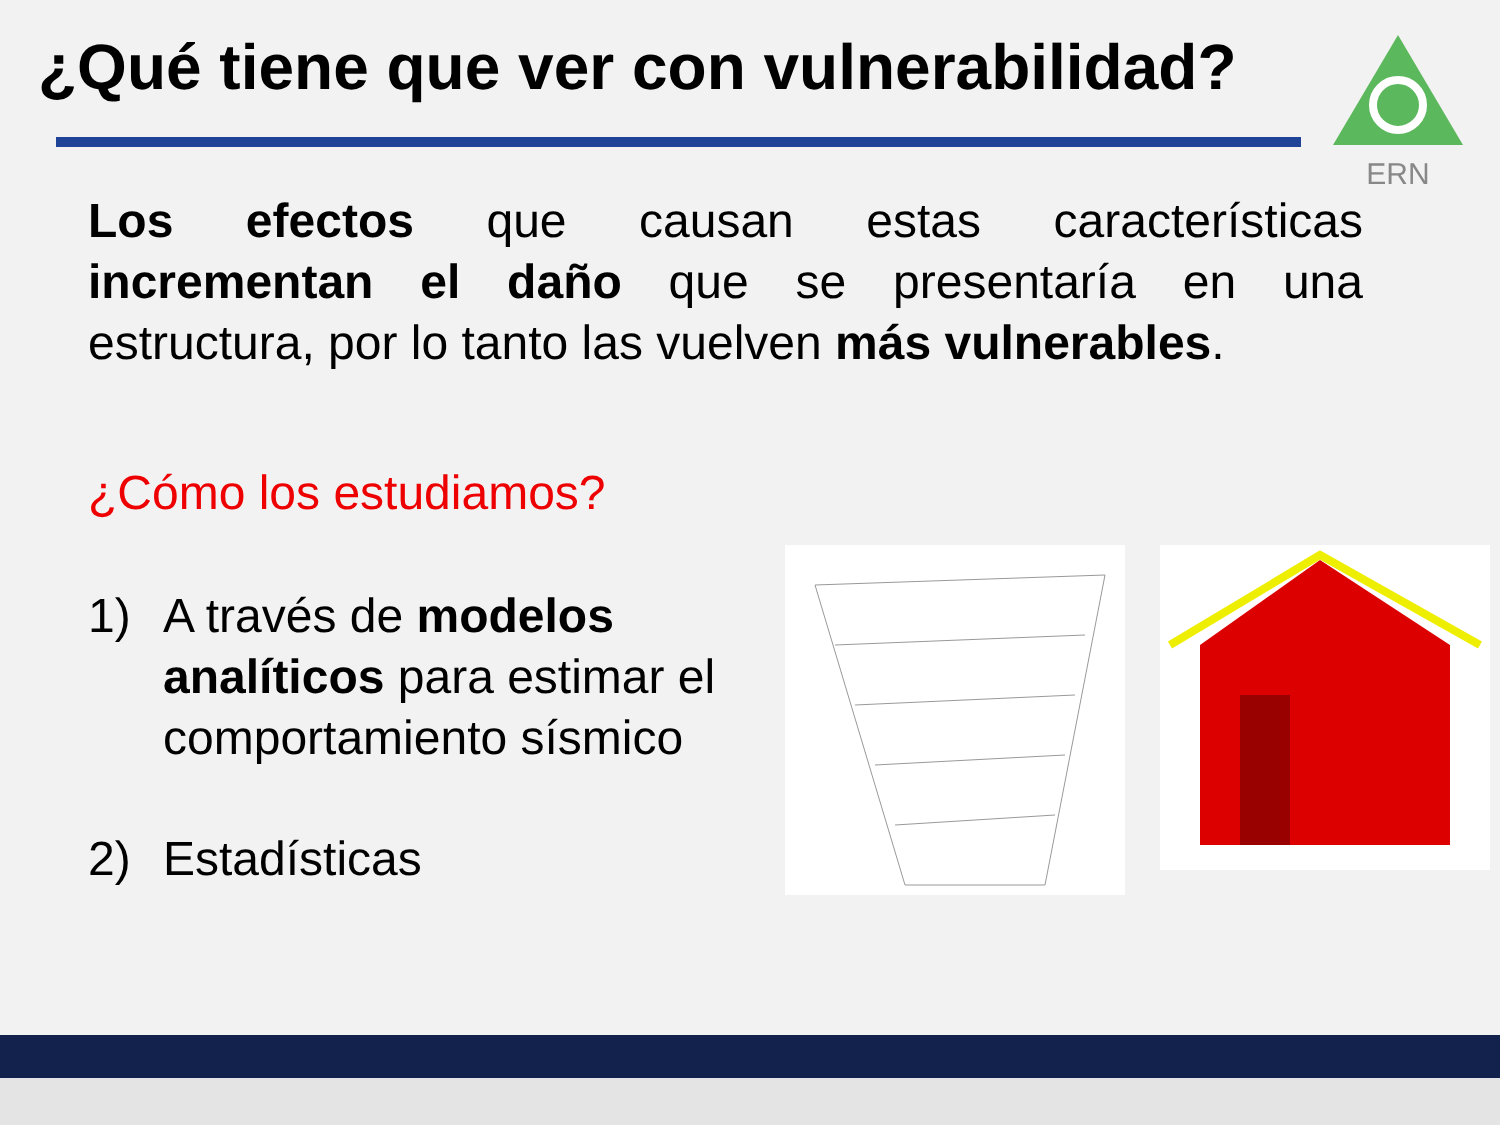¿Qué tiene que ver con vulnerabilidad?
ERN
Los efectos que causan estas características incrementan el daño que se presentaría en una estructura, por lo tanto las vuelven más vulnerables.
¿Cómo los estudiamos?
1) A través de modelos analíticos para estimar el comportamiento sísmico
2) Estadísticas